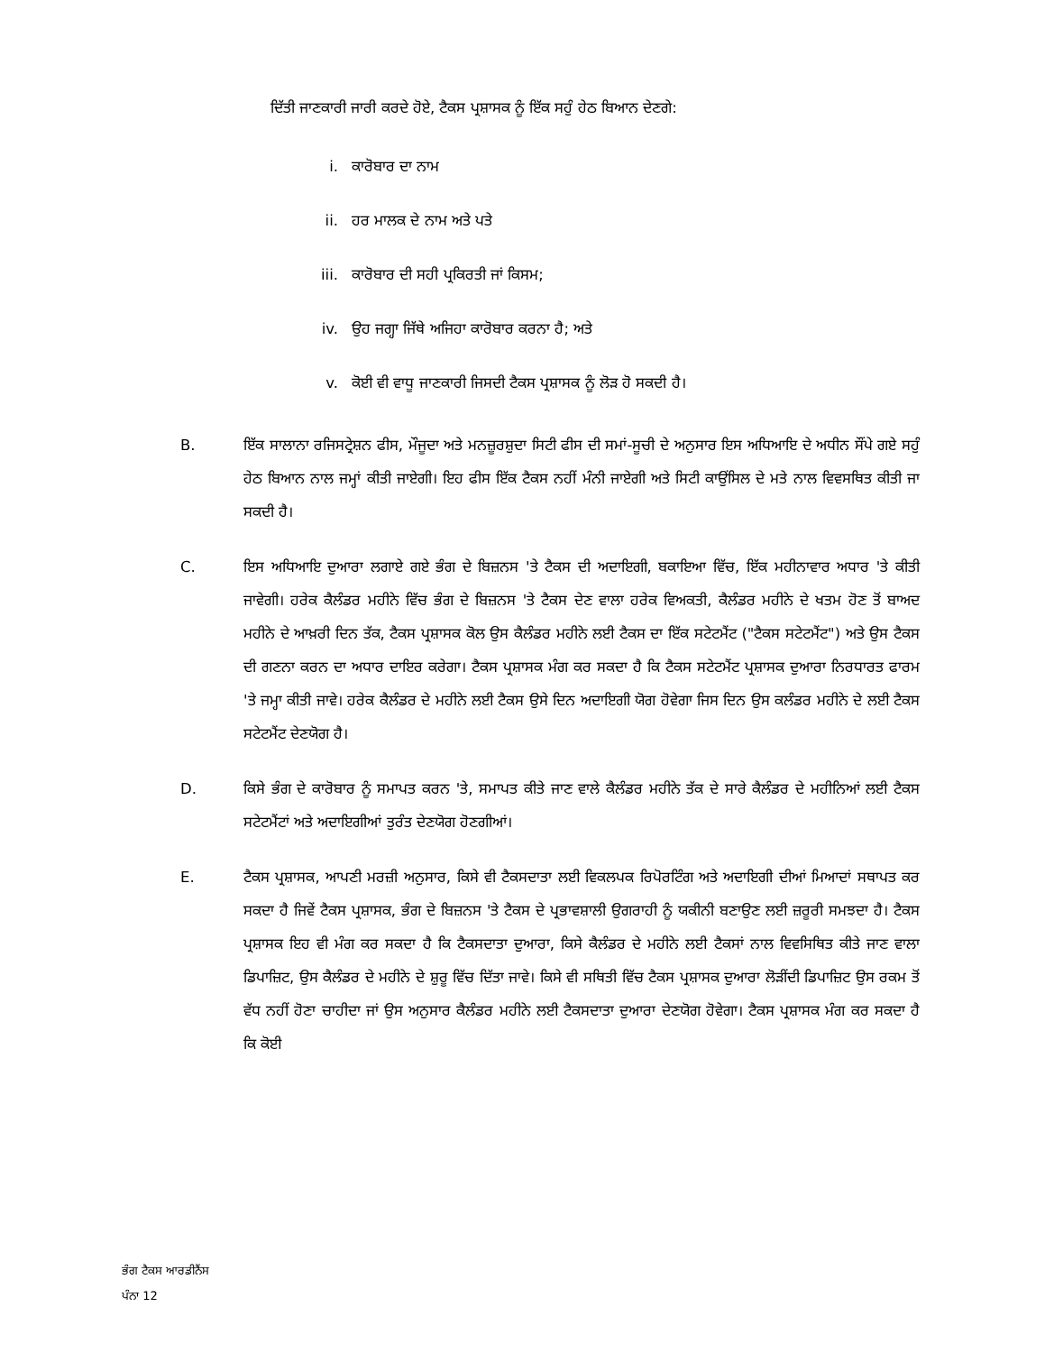ਦਿੱਤੀ ਜਾਣਕਾਰੀ ਜਾਰੀ ਕਰਦੇ ਹੋਏ, ਟੈਕਸ ਪ੍ਰਸ਼ਾਸਕ ਨੂੰ ਇੱਕ ਸਹੁੰ ਹੇਠ ਬਿਆਨ ਦੇਣਗੇ:
i. ਕਾਰੋਬਾਰ ਦਾ ਨਾਮ
ii. ਹਰ ਮਾਲਕ ਦੇ ਨਾਮ ਅਤੇ ਪਤੇ
iii. ਕਾਰੋਬਾਰ ਦੀ ਸਹੀ ਪ੍ਰਕਿਰਤੀ ਜਾਂ ਕਿਸਮ;
iv. ਉਹ ਜਗ੍ਹਾ ਜਿੱਥੇ ਅਜਿਹਾ ਕਾਰੋਬਾਰ ਕਰਨਾ ਹੈ; ਅਤੇ
v. ਕੋਈ ਵੀ ਵਾਧੂ ਜਾਣਕਾਰੀ ਜਿਸਦੀ ਟੈਕਸ ਪ੍ਰਸ਼ਾਸਕ ਨੂੰ ਲੋੜ ਹੋ ਸਕਦੀ ਹੈ।
B. ਇੱਕ ਸਾਲਾਨਾ ਰਜਿਸਟ੍ਰੇਸ਼ਨ ਫੀਸ, ਮੌਜੂਦਾ ਅਤੇ ਮਨਜ਼ੂਰਸ਼ੁਦਾ ਸਿਟੀ ਫੀਸ ਦੀ ਸਮਾਂ-ਸੂਚੀ ਦੇ ਅਨੁਸਾਰ ਇਸ ਅਧਿਆਇ ਦੇ ਅਧੀਨ ਸੌਂਪੇ ਗਏ ਸਹੁੰ ਹੇਠ ਬਿਆਨ ਨਾਲ ਜਮ੍ਹਾਂ ਕੀਤੀ ਜਾਏਗੀ। ਇਹ ਫੀਸ ਇੱਕ ਟੈਕਸ ਨਹੀਂ ਮੰਨੀ ਜਾਏਗੀ ਅਤੇ ਸਿਟੀ ਕਾਉਂਸਿਲ ਦੇ ਮਤੇ ਨਾਲ ਵਿਵਸਥਿਤ ਕੀਤੀ ਜਾ ਸਕਦੀ ਹੈ।
C. ਇਸ ਅਧਿਆਇ ਦੁਆਰਾ ਲਗਾਏ ਗਏ ਭੰਗ ਦੇ ਬਿਜ਼ਨਸ 'ਤੇ ਟੈਕਸ ਦੀ ਅਦਾਇਗੀ, ਬਕਾਇਆ ਵਿੱਚ, ਇੱਕ ਮਹੀਨਾਵਾਰ ਅਧਾਰ 'ਤੇ ਕੀਤੀ ਜਾਵੇਗੀ। ਹਰੇਕ ਕੈਲੰਡਰ ਮਹੀਨੇ ਵਿੱਚ ਭੰਗ ਦੇ ਬਿਜ਼ਨਸ 'ਤੇ ਟੈਕਸ ਦੇਣ ਵਾਲਾ ਹਰੇਕ ਵਿਅਕਤੀ, ਕੈਲੰਡਰ ਮਹੀਨੇ ਦੇ ਖਤਮ ਹੋਣ ਤੋਂ ਬਾਅਦ ਮਹੀਨੇ ਦੇ ਆਖ਼ਰੀ ਦਿਨ ਤੱਕ, ਟੈਕਸ ਪ੍ਰਸ਼ਾਸਕ ਕੋਲ ਉਸ ਕੈਲੰਡਰ ਮਹੀਨੇ ਲਈ ਟੈਕਸ ਦਾ ਇੱਕ ਸਟੇਟਮੈਂਟ ("ਟੈਕਸ ਸਟੇਟਮੈਂਟ") ਅਤੇ ਉਸ ਟੈਕਸ ਦੀ ਗਣਨਾ ਕਰਨ ਦਾ ਅਧਾਰ ਦਾਇਰ ਕਰੇਗਾ। ਟੈਕਸ ਪ੍ਰਸ਼ਾਸਕ ਮੰਗ ਕਰ ਸਕਦਾ ਹੈ ਕਿ ਟੈਕਸ ਸਟੇਟਮੈਂਟ ਪ੍ਰਸ਼ਾਸਕ ਦੁਆਰਾ ਨਿਰਧਾਰਤ ਫਾਰਮ 'ਤੇ ਜਮ੍ਹਾ ਕੀਤੀ ਜਾਵੇ। ਹਰੇਕ ਕੈਲੰਡਰ ਦੇ ਮਹੀਨੇ ਲਈ ਟੈਕਸ ਉਸੇ ਦਿਨ ਅਦਾਇਗੀ ਯੋਗ ਹੋਵੇਗਾ ਜਿਸ ਦਿਨ ਉਸ ਕਲੰਡਰ ਮਹੀਨੇ ਦੇ ਲਈ ਟੈਕਸ ਸਟੇਟਮੈਂਟ ਦੇਣਯੋਗ ਹੈ।
D. ਕਿਸੇ ਭੰਗ ਦੇ ਕਾਰੋਬਾਰ ਨੂੰ ਸਮਾਪਤ ਕਰਨ 'ਤੇ, ਸਮਾਪਤ ਕੀਤੇ ਜਾਣ ਵਾਲੇ ਕੈਲੰਡਰ ਮਹੀਨੇ ਤੱਕ ਦੇ ਸਾਰੇ ਕੈਲੰਡਰ ਦੇ ਮਹੀਨਿਆਂ ਲਈ ਟੈਕਸ ਸਟੇਟਮੈਂਟਾਂ ਅਤੇ ਅਦਾਇਗੀਆਂ ਤੁਰੰਤ ਦੇਣਯੋਗ ਹੋਣਗੀਆਂ।
E. ਟੈਕਸ ਪ੍ਰਸ਼ਾਸਕ, ਆਪਣੀ ਮਰਜ਼ੀ ਅਨੁਸਾਰ, ਕਿਸੇ ਵੀ ਟੈਕਸਦਾਤਾ ਲਈ ਵਿਕਲਪਕ ਰਿਪੋਰਟਿੰਗ ਅਤੇ ਅਦਾਇਗੀ ਦੀਆਂ ਮਿਆਦਾਂ ਸਥਾਪਤ ਕਰ ਸਕਦਾ ਹੈ ਜਿਵੇਂ ਟੈਕਸ ਪ੍ਰਸ਼ਾਸਕ, ਭੰਗ ਦੇ ਬਿਜ਼ਨਸ 'ਤੇ ਟੈਕਸ ਦੇ ਪ੍ਰਭਾਵਸ਼ਾਲੀ ਉਗਰਾਹੀ ਨੂੰ ਯਕੀਨੀ ਬਣਾਉਣ ਲਈ ਜ਼ਰੂਰੀ ਸਮਝਦਾ ਹੈ। ਟੈਕਸ ਪ੍ਰਸ਼ਾਸਕ ਇਹ ਵੀ ਮੰਗ ਕਰ ਸਕਦਾ ਹੈ ਕਿ ਟੈਕਸਦਾਤਾ ਦੁਆਰਾ, ਕਿਸੇ ਕੈਲੰਡਰ ਦੇ ਮਹੀਨੇ ਲਈ ਟੈਕਸਾਂ ਨਾਲ ਵਿਵਸਿਥਿਤ ਕੀਤੇ ਜਾਣ ਵਾਲਾ ਡਿਪਾਜ਼ਿਟ, ਉਸ ਕੈਲੰਡਰ ਦੇ ਮਹੀਨੇ ਦੇ ਸ਼ੁਰੂ ਵਿੱਚ ਦਿੱਤਾ ਜਾਵੇ। ਕਿਸੇ ਵੀ ਸਥਿਤੀ ਵਿੱਚ ਟੈਕਸ ਪ੍ਰਸ਼ਾਸਕ ਦੁਆਰਾ ਲੋੜੀਂਦੀ ਡਿਪਾਜ਼ਿਟ ਉਸ ਰਕਮ ਤੋਂ ਵੱਧ ਨਹੀਂ ਹੋਣਾ ਚਾਹੀਦਾ ਜਾਂ ਉਸ ਅਨੁਸਾਰ ਕੈਲੰਡਰ ਮਹੀਨੇ ਲਈ ਟੈਕਸਦਾਤਾ ਦੁਆਰਾ ਦੇਣਯੋਗ ਹੋਵੇਗਾ। ਟੈਕਸ ਪ੍ਰਸ਼ਾਸਕ ਮੰਗ ਕਰ ਸਕਦਾ ਹੈ ਕਿ ਕੋਈ
ਭੰਗ ਟੈਕਸ ਆਰਡੀਨੈਂਸ
ਪੰਨਾ 12